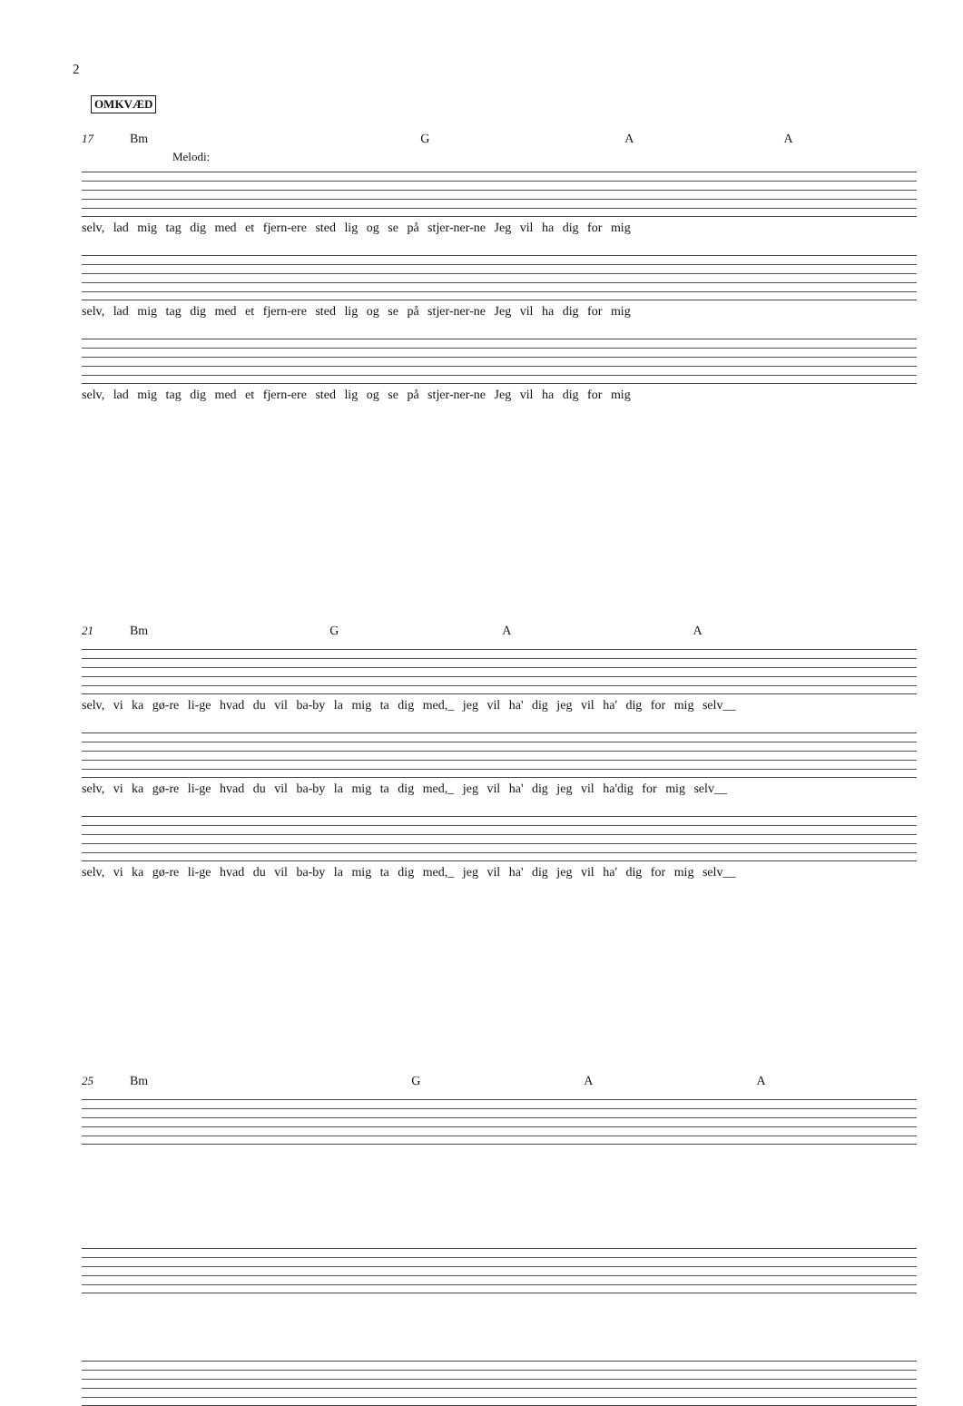2
OMKVÆD
17 Bm G A A
Melodi:
selv, lad mig tag dig med et fjern-ere sted lig og se på stjer-ner-ne Jeg vil ha dig for mig
selv, lad mig tag dig med et fjern-ere sted lig og se på stjer-ner-ne Jeg vil ha dig for mig
selv, lad mig tag dig med et fjern-ere sted lig og se på stjer-ner-ne Jeg vil ha dig for mig
21 Bm G A A
selv, vi ka gø-re li-ge hvad du vil ba-by la mig ta dig med,_ jeg vil ha' dig jeg vil ha' dig for mig selv__
selv, vi ka gø-re li-ge hvad du vil ba-by la mig ta dig med,_ jeg vil ha' dig jeg vil ha'dig for mig selv__
selv, vi ka gø-re li-ge hvad du vil ba-by la mig ta dig med,_ jeg vil ha' dig jeg vil ha' dig for mig selv__
25 Bm G A A